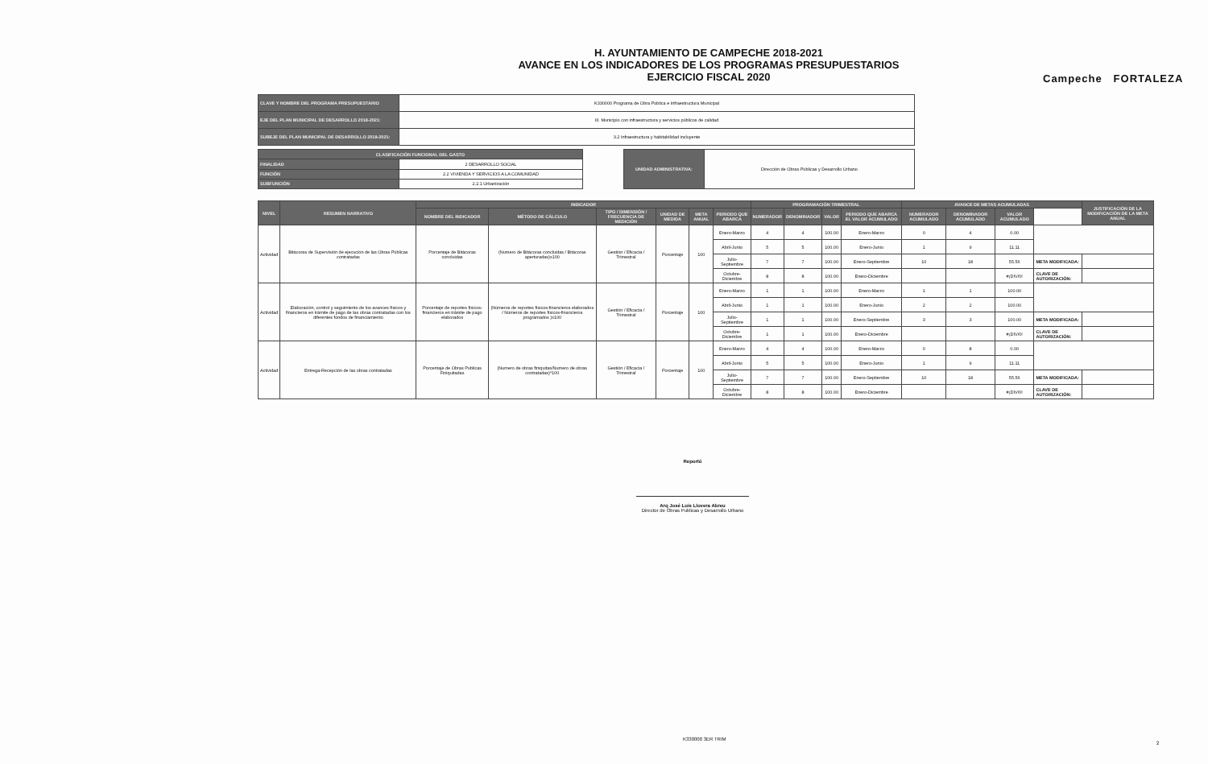H. AYUNTAMIENTO DE CAMPECHE 2018-2021
AVANCE EN LOS INDICADORES DE LOS PROGRAMAS PRESUPUESTARIOS
EJERCICIO FISCAL 2020
Campeche FORTALEZA
| CLAVE Y NOMBRE DEL PROGRAMA PRESUPUESTARIO | K330000 Programa de Obra Pública e Infraestructura Municipal |
| EJE DEL PLAN MUNICIPAL DE DESARROLLO 2018-2021: | III. Municipio con infraestructura y servicios públicos de calidad |
| SUBEJE DEL PLAN MUNICIPAL DE DESARROLLO 2018-2021: | 3.2 Infraestructura y habitabilidad incluyente |
| CLASIFICACIÓN FUNCIONAL DEL GASTO | |
| --- | --- |
| FINALIDAD | 2 DESARROLLO SOCIAL |
| FUNCIÓN | 2.2 VIVIENDA Y SERVICIOS A LA COMUNIDAD |
| SUBFUNCIÓN | 2.2.1 Urbanización |
| UNIDAD ADMINISTRATIVA: | Dirección de Obras Públicas y Desarrollo Urbano |
| NIVEL | RESUMEN NARRATIVO | INDICADOR | | | | | | PROGRAMACIÓN TRIMESTRAL | | | | AVANCE DE METAS ACUMULADAS | | | | JUSTIFICACIÓN DE LA MODIFICACIÓN DE LA META ANUAL |
| --- | --- | --- | --- | --- | --- | --- | --- | --- | --- | --- | --- | --- | --- | --- | --- | --- |
| | | NOMBRE DEL INDICADOR | MÉTODO DE CÁLCULO | TIPO / DIMENSIÓN / FRECUENCIA DE MEDICIÓN | UNIDAD DE MEDIDA | META ANUAL | PERIODO QUE ABARCA | NUMERADOR | DENOMINADOR | VALOR | PERIODO QUE ABARCA EL VALOR ACUMULADO | NUMERADOR ACUMULADO | DENOMINADOR ACUMULADO | VALOR ACUMULADO | | |
| Actividad | Bitácoras de Supervisión de ejecución de las Obras Públicas contratadas | Porcentaje de Bitácoras concluidas | (Numero de Bitácoras concluidas / Bitácoras aperturadas)x100 | Gestión / Eficacia / Trimestral | Porcentaje | 100 | Enero-Marzo | 4 | 4 | 100.00 | Enero-Marzo | 0 | 4 | 0.00 | | |
| | | | | | | | Abril-Junio | 5 | 5 | 100.00 | Enero-Junio | 1 | 9 | 11.11 | | |
| | | | | | | | Julio-Septiembre | 7 | 7 | 100.00 | Enero-Septiembre | 10 | 18 | 55.56 | META MODIFICADA: | |
| | | | | | | | Octubre-Diciembre | 8 | 8 | 100.00 | Enero-Diciembre | | | #¡DIV/0! | CLAVE DE AUTORIZACIÓN: | |
| Actividad | Elaboración, control y seguimiento de los avances físicos y financieros en trámite de pago de las obras contratadas con los diferentes fondos de financiamiento | Porcentaje de reportes físicos-financieros en trámite de pago elaborados | (Números de reportes físicos-financieros elaborados / Números de reportes físicos-financieros programados )x100 | Gestión / Eficacia / Trimestral | Porcentaje | 100 | Enero-Marzo | 1 | 1 | 100.00 | Enero-Marzo | 1 | 1 | 100.00 | | |
| | | | | | | | Abril-Junio | 1 | 1 | 100.00 | Enero-Junio | 2 | 2 | 100.00 | | |
| | | | | | | | Julio-Septiembre | 1 | 1 | 100.00 | Enero-Septiembre | 3 | 3 | 100.00 | META MODIFICADA: | |
| | | | | | | | Octubre-Diciembre | 1 | 1 | 100.00 | Enero-Diciembre | | | #¡DIV/0! | CLAVE DE AUTORIZACIÓN: | |
| Actividad | Entrega-Recepción de las obras contratadas | Porcentaje de Obras Publicas Finiquitadas | (Numero de obras finiquitas/Numero de obras contratadas)*100 | Gestión / Eficacia / Trimestral | Porcentaje | 100 | Enero-Marzo | 4 | 4 | 100.00 | Enero-Marzo | 0 | 8 | 0.00 | | |
| | | | | | | | Abril-Junio | 5 | 5 | 100.00 | Enero-Junio | 1 | 9 | 11.11 | | |
| | | | | | | | Julio-Septiembre | 7 | 7 | 100.00 | Enero-Septiembre | 10 | 18 | 55.56 | META MODIFICADA: | |
| | | | | | | | Octubre-Diciembre | 8 | 8 | 100.00 | Enero-Diciembre | | | #¡DIV/0! | CLAVE DE AUTORIZACIÓN: | |
Reportó
Arq José Luis Llovera Abreu
Director de Obras Publicas y Desarrollo Urbano
K330000 3ER TRIM
2